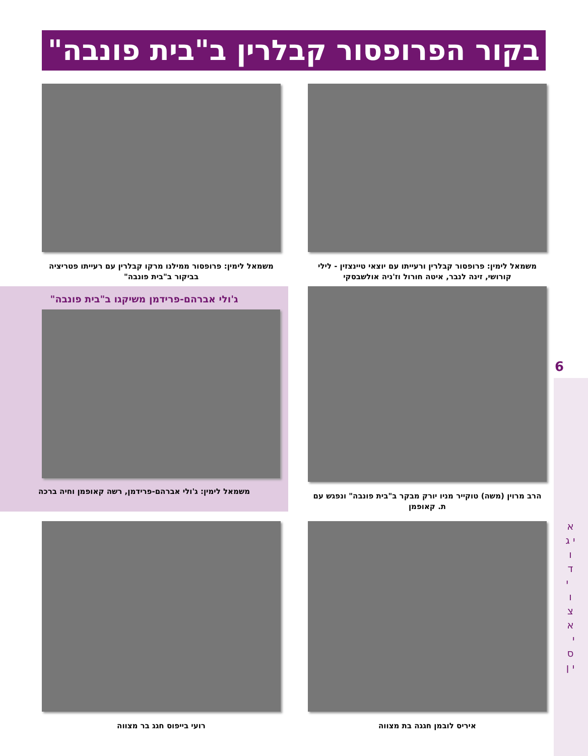בקור הפרופסור קבלרין ב"בית פונבה"
6
א י ג ו ד י ו צ א י ס י ן
משמאל לימין: פרופסור קבלרין ורעייתו עם יוצאי טיינצזין - לילי קורושי, זינה לנבר, איטה חורול וז'ניה אולשבסקי
משמאל לימין: פרופסור ממילנו מרקו קבלרין עם רעייתו פטריציה בביקור ב"בית פונבה"
הרב מרוין (משה) טוקייר מניו יורק מבקר ב"בית פונבה" ונפגש עם ת. קאופמן
ג'ולי אברהם-פרידמן משיקגו ב"בית פונבה"
משמאל לימין: ג'ולי אברהם-פרידמן, רשה קאופמן וחיה ברכה
איריס לובמן חגגה בת מצווה
רועי בייפוס חגג בר מצווה